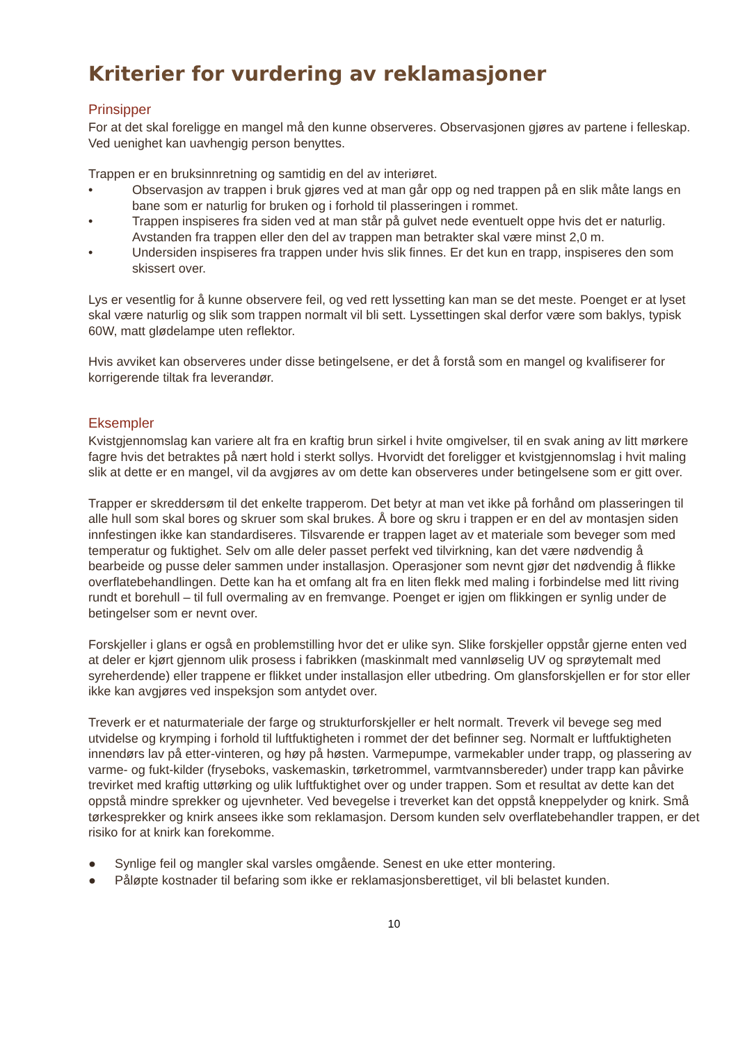Kriterier for vurdering av reklamasjoner
Prinsipper
For at det skal foreligge en mangel må den kunne observeres. Observasjonen gjøres av partene i felleskap. Ved uenighet kan uavhengig person benyttes.
Trappen er en bruksinnretning og samtidig en del av interiøret.
• Observasjon av trappen i bruk gjøres ved at man går opp og ned trappen på en slik måte langs en bane som er naturlig for bruken og i forhold til plasseringen i rommet.
• Trappen inspiseres fra siden ved at man står på gulvet nede eventuelt oppe hvis det er naturlig. Avstanden fra trappen eller den del av trappen man betrakter skal være minst 2,0 m.
• Undersiden inspiseres fra trappen under hvis slik finnes. Er det kun en trapp, inspiseres den som skissert over.
Lys er vesentlig for å kunne observere feil, og ved rett lyssetting kan man se det meste. Poenget er at lyset skal være naturlig og slik som trappen normalt vil bli sett. Lyssettingen skal derfor være som baklys, typisk 60W, matt glødelampe uten reflektor.
Hvis avviket kan observeres under disse betingelsene, er det å forstå som en mangel og kvalifiserer for korrigerende tiltak fra leverandør.
Eksempler
Kvistgjennomslag kan variere alt fra en kraftig brun sirkel i hvite omgivelser, til en svak aning av litt mørkere fagre hvis det betraktes på nært hold i sterkt sollys. Hvorvidt det foreligger et kvistgjennomslag i hvit maling slik at dette er en mangel, vil da avgjøres av om dette kan observeres under betingelsene som er gitt over.
Trapper er skreddersøm til det enkelte trapperom. Det betyr at man vet ikke på forhånd om plasseringen til alle hull som skal bores og skruer som skal brukes. Å bore og skru i trappen er en del av montasjen siden innfestingen ikke kan standardiseres. Tilsvarende er trappen laget av et materiale som beveger som med temperatur og fuktighet. Selv om alle deler passet perfekt ved tilvirkning, kan det være nødvendig å bearbeide og pusse deler sammen under installasjon. Operasjoner som nevnt gjør det nødvendig å flikke overflatebehandlingen. Dette kan ha et omfang alt fra en liten flekk med maling i forbindelse med litt riving rundt et borehull – til full overmaling av en fremvange. Poenget er igjen om flikkingen er synlig under de betingelser som er nevnt over.
Forskjeller i glans er også en problemstilling hvor det er ulike syn. Slike forskjeller oppstår gjerne enten ved at deler er kjørt gjennom ulik prosess i fabrikken (maskinmalt med vannløselig UV og sprøytemalt med syreherdende) eller trappene er flikket under installasjon eller utbedring. Om glansforskjellen er for stor eller ikke kan avgjøres ved inspeksjon som antydet over.
Treverk er et naturmateriale der farge og strukturforskjeller er helt normalt. Treverk vil bevege seg med utvidelse og krymping i forhold til luftfuktigheten i rommet der det befinner seg. Normalt er luftfuktigheten innendørs lav på etter-vinteren, og høy på høsten. Varmepumpe, varmekabler under trapp, og plassering av varme- og fukt-kilder (fryseboks, vaskemaskin, tørketrommel, varmtvannsbereder) under trapp kan påvirke trevirket med kraftig uttørking og ulik luftfuktighet over og under trappen. Som et resultat av dette kan det oppstå mindre sprekker og ujevnheter. Ved bevegelse i treverket kan det oppstå kneppelyder og knirk. Små tørkesprekker og knirk ansees ikke som reklamasjon. Dersom kunden selv overflatebehandler trappen, er det risiko for at knirk kan forekomme.
● Synlige feil og mangler skal varsles omgående. Senest en uke etter montering.
● Påløpte kostnader til befaring som ikke er reklamasjonsberettiget, vil bli belastet kunden.
10